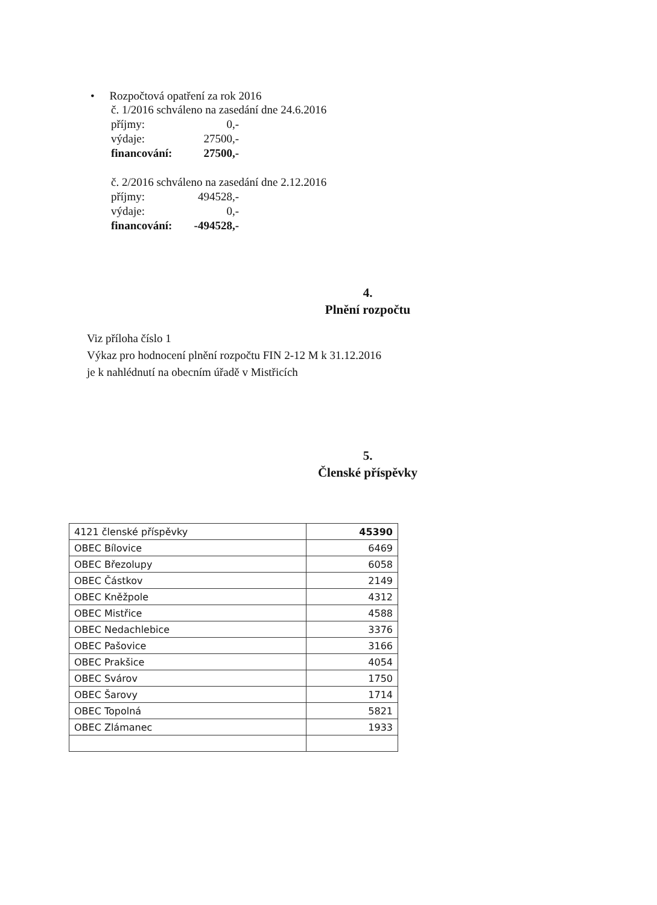• Rozpočtová opatření za rok 2016
č. 1/2016 schváleno na zasedání dne 24.6.2016
příjmy: 0,-
výdaje: 27500,-
financování: 27500,-
č. 2/2016 schváleno na zasedání dne 2.12.2016
příjmy: 494528,-
výdaje: 0,-
financování: -494528,-
4.
Plnění rozpočtu
Viz příloha číslo 1
Výkaz pro hodnocení plnění rozpočtu FIN 2-12 M k 31.12.2016
je k nahlédnutí na obecním úřadě v Mistřicích
5.
Členské příspěvky
| 4121 členské příspěvky | 45390 |
| OBEC Bílovice | 6469 |
| OBEC Březolupy | 6058 |
| OBEC Částkov | 2149 |
| OBEC Kněžpole | 4312 |
| OBEC Mistřice | 4588 |
| OBEC Nedachlebice | 3376 |
| OBEC Pašovice | 3166 |
| OBEC Prakšice | 4054 |
| OBEC Svárov | 1750 |
| OBEC Šarovy | 1714 |
| OBEC Topolná | 5821 |
| OBEC Zlámanec | 1933 |